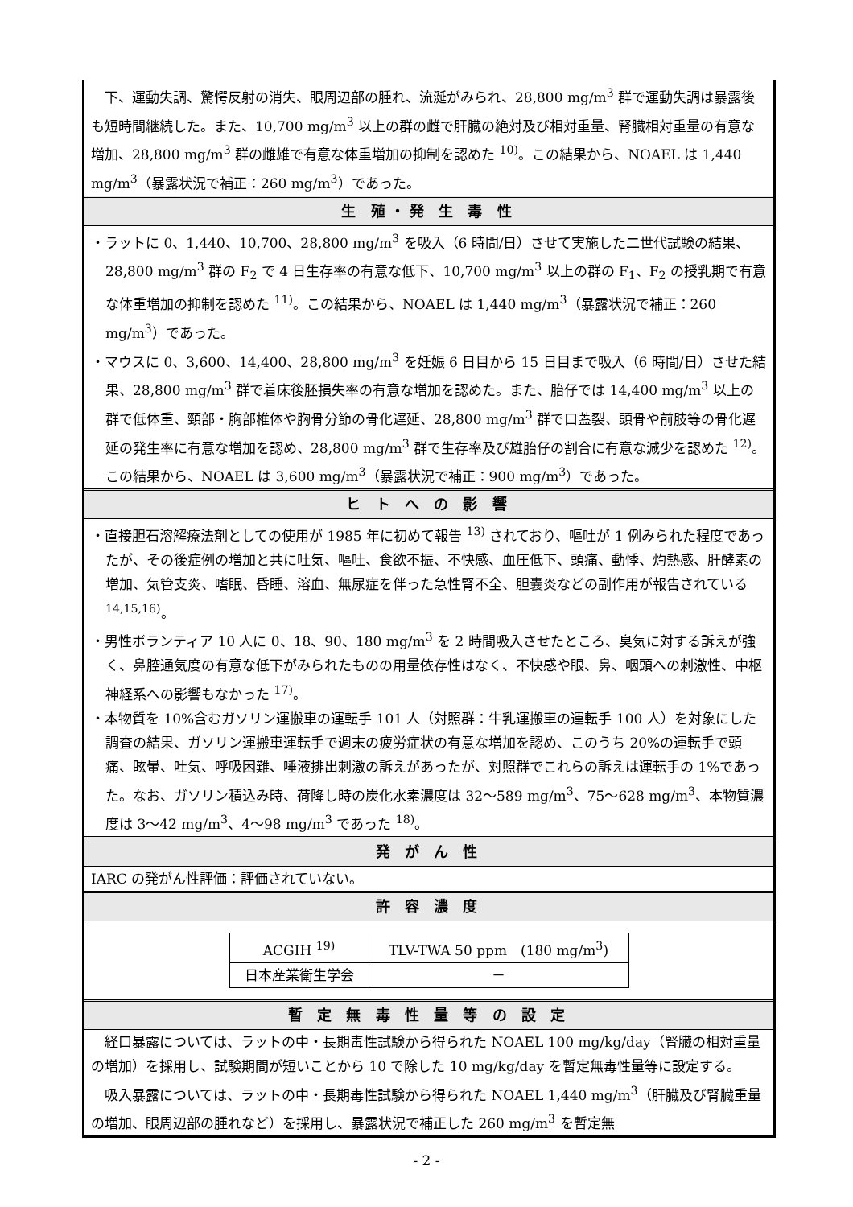下、運動失調、驚愕反射の消失、眼周辺部の腫れ、流涎がみられ、28,800 mg/m<sup>3</sup> 群で運動失調は暴露後も短時間継続した。また、10,700 mg/m<sup>3</sup> 以上の群の雌で肝臓の絶対及び相対重量、腎臓相対重量の有意な増加、28,800 mg/m<sup>3</sup> 群の雌雄で有意な体重増加の抑制を認めた <sup>10)</sup>。この結果から、NOAEL は 1,440 mg/m<sup>3</sup>（暴露状況で補正：260 mg/m<sup>3</sup>）であった。
生 殖・発 生 毒 性
・ラットに 0、1,440、10,700、28,800 mg/m<sup>3</sup> を吸入（6 時間/日）させて実施した二世代試験の結果、28,800 mg/m<sup>3</sup> 群の F<sub>2</sub> で 4 日生存率の有意な低下、10,700 mg/m<sup>3</sup> 以上の群の F<sub>1</sub>、F<sub>2</sub> の授乳期で有意な体重増加の抑制を認めた <sup>11)</sup>。この結果から、NOAEL は 1,440 mg/m<sup>3</sup>（暴露状況で補正：260 mg/m<sup>3</sup>）であった。
・マウスに 0、3,600、14,400、28,800 mg/m<sup>3</sup> を妊娠 6 日目から 15 日目まで吸入（6 時間/日）させた結果、28,800 mg/m<sup>3</sup> 群で着床後胚損失率の有意な増加を認めた。また、胎仔では 14,400 mg/m<sup>3</sup> 以上の群で低体重、頸部・胸部椎体や胸骨分節の骨化遅延、28,800 mg/m<sup>3</sup> 群で口蓋裂、頭骨や前肢等の骨化遅延の発生率に有意な増加を認め、28,800 mg/m<sup>3</sup> 群で生存率及び雄胎仔の割合に有意な減少を認めた <sup>12)</sup>。この結果から、NOAEL は 3,600 mg/m<sup>3</sup>（暴露状況で補正：900 mg/m<sup>3</sup>）であった。
ヒ ト へ の 影 響
・直接胆石溶解療法剤としての使用が 1985 年に初めて報告 <sup>13)</sup> されており、嘔吐が 1 例みられた程度であったが、その後症例の増加と共に吐気、嘔吐、食欲不振、不快感、血圧低下、頭痛、動悸、灼熱感、肝酵素の増加、気管支炎、嗜眠、昏睡、溶血、無尿症を伴った急性腎不全、胆嚢炎などの副作用が報告されている <sup>14,15,16)</sup>。
・男性ボランティア 10 人に 0、18、90、180 mg/m<sup>3</sup> を 2 時間吸入させたところ、臭気に対する訴えが強く、鼻腔通気度の有意な低下がみられたものの用量依存性はなく、不快感や眼、鼻、咽頭への刺激性、中枢神経系への影響もなかった <sup>17)</sup>。
・本物質を 10%含むガソリン運搬車の運転手 101 人（対照群：牛乳運搬車の運転手 100 人）を対象にした調査の結果、ガソリン運搬車運転手で週末の疲労症状の有意な増加を認め、このうち 20%の運転手で頭痛、眩暈、吐気、呼吸困難、唾液排出刺激の訴えがあったが、対照群でこれらの訴えは運転手の 1%であった。なお、ガソリン積込み時、荷降し時の炭化水素濃度は 32～589 mg/m<sup>3</sup>、75～628 mg/m<sup>3</sup>、本物質濃度は 3～42 mg/m<sup>3</sup>、4～98 mg/m<sup>3</sup> であった <sup>18)</sup>。
発 が ん 性
IARC の発がん性評価：評価されていない。
許 容 濃 度
| ACGIH <sup>19)</sup> | TLV-TWA 50 ppm (180 mg/m<sup>3</sup>) |
| 日本産業衛生学会 | － |
暫 定 無 毒 性 量 等 の 設 定
経口暴露については、ラットの中・長期毒性試験から得られた NOAEL 100 mg/kg/day（腎臓の相対重量の増加）を採用し、試験期間が短いことから 10 で除した 10 mg/kg/day を暫定無毒性量等に設定する。
吸入暴露については、ラットの中・長期毒性試験から得られた NOAEL 1,440 mg/m<sup>3</sup>（肝臓及び腎臓重量の増加、眼周辺部の腫れなど）を採用し、暴露状況で補正した 260 mg/m<sup>3</sup> を暫定無
- 2 -